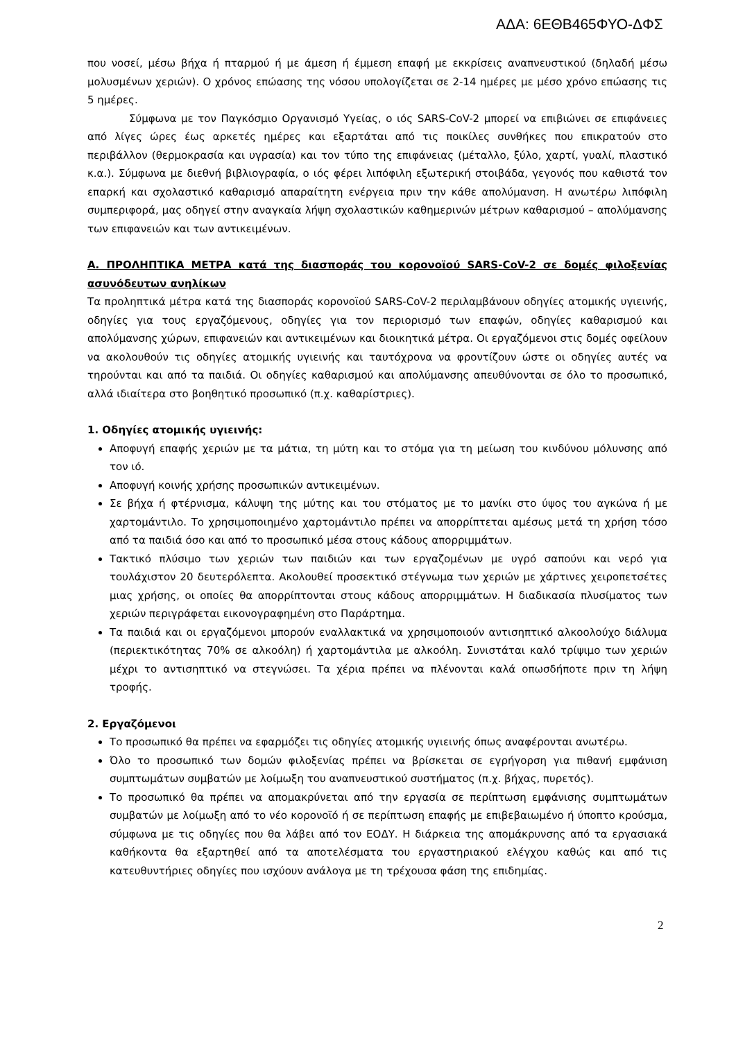ΑΔΑ: 6ΕΘΒ465ΦΥΟ-ΔΦΣ
που νοσεί, μέσω βήχα ή πταρμού ή με άμεση ή έμμεση επαφή με εκκρίσεις αναπνευστικού (δηλαδή μέσω μολυσμένων χεριών). Ο χρόνος επώασης της νόσου υπολογίζεται σε 2-14 ημέρες με μέσο χρόνο επώασης τις 5 ημέρες.
Σύμφωνα με τον Παγκόσμιο Οργανισμό Υγείας, ο ιός SARS-CoV-2 μπορεί να επιβιώνει σε επιφάνειες από λίγες ώρες έως αρκετές ημέρες και εξαρτάται από τις ποικίλες συνθήκες που επικρατούν στο περιβάλλον (θερμοκρασία και υγρασία) και τον τύπο της επιφάνειας (μέταλλο, ξύλο, χαρτί, γυαλί, πλαστικό κ.α.). Σύμφωνα με διεθνή βιβλιογραφία, ο ιός φέρει λιπόφιλη εξωτερική στοιβάδα, γεγονός που καθιστά τον επαρκή και σχολαστικό καθαρισμό απαραίτητη ενέργεια πριν την κάθε απολύμανση. Η ανωτέρω λιπόφιλη συμπεριφορά, μας οδηγεί στην αναγκαία λήψη σχολαστικών καθημερινών μέτρων καθαρισμού – απολύμανσης των επιφανειών και των αντικειμένων.
Α. ΠΡΟΛΗΠΤΙΚΑ ΜΕΤΡΑ κατά της διασποράς του κορονοϊού SARS-CoV-2 σε δομές φιλοξενίας ασυνόδευτων ανηλίκων
Τα προληπτικά μέτρα κατά της διασποράς κορονοϊού SARS-CoV-2 περιλαμβάνουν οδηγίες ατομικής υγιεινής, οδηγίες για τους εργαζόμενους, οδηγίες για τον περιορισμό των επαφών, οδηγίες καθαρισμού και απολύμανσης χώρων, επιφανειών και αντικειμένων και διοικητικά μέτρα. Οι εργαζόμενοι στις δομές οφείλουν να ακολουθούν τις οδηγίες ατομικής υγιεινής και ταυτόχρονα να φροντίζουν ώστε οι οδηγίες αυτές να τηρούνται και από τα παιδιά. Οι οδηγίες καθαρισμού και απολύμανσης απευθύνονται σε όλο το προσωπικό, αλλά ιδιαίτερα στο βοηθητικό προσωπικό (π.χ. καθαρίστριες).
1. Οδηγίες ατομικής υγιεινής:
Αποφυγή επαφής χεριών με τα μάτια, τη μύτη και το στόμα για τη μείωση του κινδύνου μόλυνσης από τον ιό.
Αποφυγή κοινής χρήσης προσωπικών αντικειμένων.
Σε βήχα ή φτέρνισμα, κάλυψη της μύτης και του στόματος με το μανίκι στο ύψος του αγκώνα ή με χαρτομάντιλο. Το χρησιμοποιημένο χαρτομάντιλο πρέπει να απορρίπτεται αμέσως μετά τη χρήση τόσο από τα παιδιά όσο και από το προσωπικό μέσα στους κάδους απορριμμάτων.
Τακτικό πλύσιμο των χεριών των παιδιών και των εργαζομένων με υγρό σαπούνι και νερό για τουλάχιστον 20 δευτερόλεπτα. Ακολουθεί προσεκτικό στέγνωμα των χεριών με χάρτινες χειροπετσέτες μιας χρήσης, οι οποίες θα απορρίπτονται στους κάδους απορριμμάτων. Η διαδικασία πλυσίματος των χεριών περιγράφεται εικονογραφημένη στο Παράρτημα.
Τα παιδιά και οι εργαζόμενοι μπορούν εναλλακτικά να χρησιμοποιούν αντισηπτικό αλκοολούχο διάλυμα (περιεκτικότητας 70% σε αλκοόλη) ή χαρτομάντιλα με αλκοόλη. Συνιστάται καλό τρίψιμο των χεριών μέχρι το αντισηπτικό να στεγνώσει. Τα χέρια πρέπει να πλένονται καλά οπωσδήποτε πριν τη λήψη τροφής.
2. Εργαζόμενοι
Το προσωπικό θα πρέπει να εφαρμόζει τις οδηγίες ατομικής υγιεινής όπως αναφέρονται ανωτέρω.
Όλο το προσωπικό των δομών φιλοξενίας πρέπει να βρίσκεται σε εγρήγορση για πιθανή εμφάνιση συμπτωμάτων συμβατών με λοίμωξη του αναπνευστικού συστήματος (π.χ. βήχας, πυρετός).
Το προσωπικό θα πρέπει να απομακρύνεται από την εργασία σε περίπτωση εμφάνισης συμπτωμάτων συμβατών με λοίμωξη από το νέο κορονοϊό ή σε περίπτωση επαφής με επιβεβαιωμένο ή ύποπτο κρούσμα, σύμφωνα με τις οδηγίες που θα λάβει από τον ΕΟΔΥ. Η διάρκεια της απομάκρυνσης από τα εργασιακά καθήκοντα θα εξαρτηθεί από τα αποτελέσματα του εργαστηριακού ελέγχου καθώς και από τις κατευθυντήριες οδηγίες που ισχύουν ανάλογα με τη τρέχουσα φάση της επιδημίας.
2